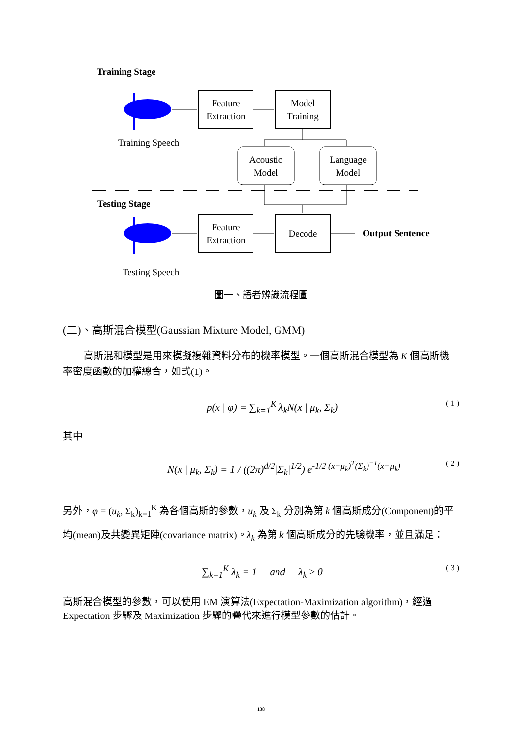Training Stage
Feature
Extraction
Model
Training
Training Speech
Acoustic
Model
Language
Model
Testing Stage
Feature
Extraction
Decode
Output Sentence
Testing Speech
圖一、語者辨識流程圖
(二)、高斯混合模型(Gaussian Mixture Model, GMM)
高斯混和模型是用來模擬複雜資料分布的機率模型。一個高斯混合模型為 K 個高斯機率密度函數的加權總合，如式(1)。
p(x | φ) = ∑<sub>k=1</sub><sup>K</sup> λ<sub>k</sub>N(x | μ<sub>k</sub>, Σ<sub>k</sub>) ( 1 )
其中
N(x | μ<sub>k</sub>, Σ<sub>k</sub>) = 1 / ((2π)<sup>d/2</sup>|Σ<sub>k</sub>|<sup>1/2</sup>) e<sup>-1/2 (x−μ<sub>k</sub>)<sup>T</sup>(Σ<sub>k</sub>)<sup>−1</sup>(x−μ<sub>k</sub>)</sup> ( 2 )
另外，φ = (u<sub>k</sub>, Σ<sub>k</sub>)<sub>k=1</sub><sup>K</sup> 為各個高斯的參數，u<sub>k</sub> 及 Σ<sub>k</sub> 分別為第 k 個高斯成分(Component)的平均(mean)及共變異矩陣(covariance matrix)。λ<sub>k</sub> 為第 k 個高斯成分的先驗機率，並且滿足：
∑<sub>k=1</sub><sup>K</sup> λ<sub>k</sub> = 1 and λ<sub>k</sub> ≥ 0 ( 3 )
高斯混合模型的參數，可以使用 EM 演算法(Expectation-Maximization algorithm)，經過 Expectation 步驟及 Maximization 步驟的疊代來進行模型參數的估計。
138